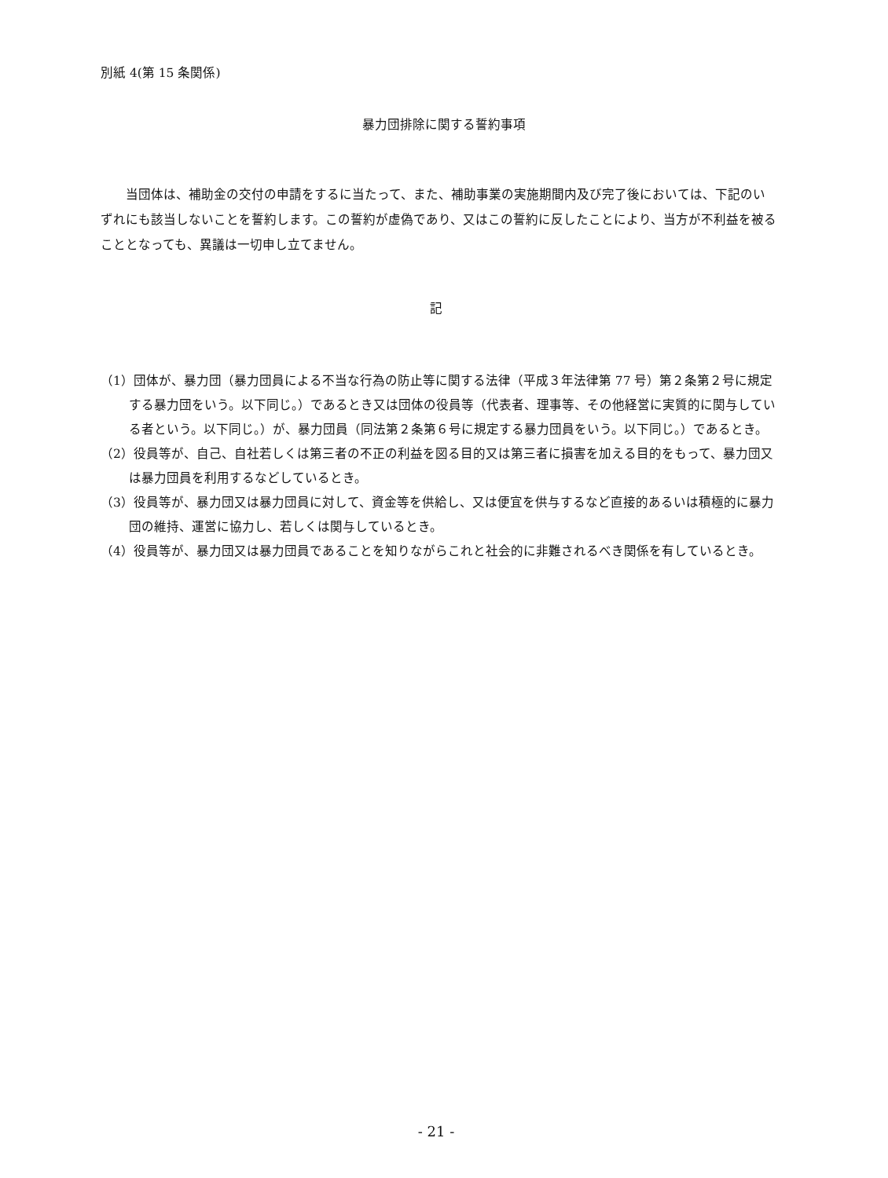別紙 4(第 15 条関係)
暴力団排除に関する誓約事項
　　当団体は、補助金の交付の申請をするに当たって、また、補助事業の実施期間内及び完了後においては、下記のいずれにも該当しないことを誓約します。この誓約が虚偽であり、又はこの誓約に反したことにより、当方が不利益を被ることとなっても、異議は一切申し立てません。
記
（1）団体が、暴力団（暴力団員による不当な行為の防止等に関する法律（平成３年法律第 77 号）第２条第２号に規定する暴力団をいう。以下同じ。）であるとき又は団体の役員等（代表者、理事等、その他経営に実質的に関与している者という。以下同じ。）が、暴力団員（同法第２条第６号に規定する暴力団員をいう。以下同じ。）であるとき。
（2）役員等が、自己、自社若しくは第三者の不正の利益を図る目的又は第三者に損害を加える目的をもって、暴力団又は暴力団員を利用するなどしているとき。
（3）役員等が、暴力団又は暴力団員に対して、資金等を供給し、又は便宜を供与するなど直接的あるいは積極的に暴力団の維持、運営に協力し、若しくは関与しているとき。
（4）役員等が、暴力団又は暴力団員であることを知りながらこれと社会的に非難されるべき関係を有しているとき。
- 21 -